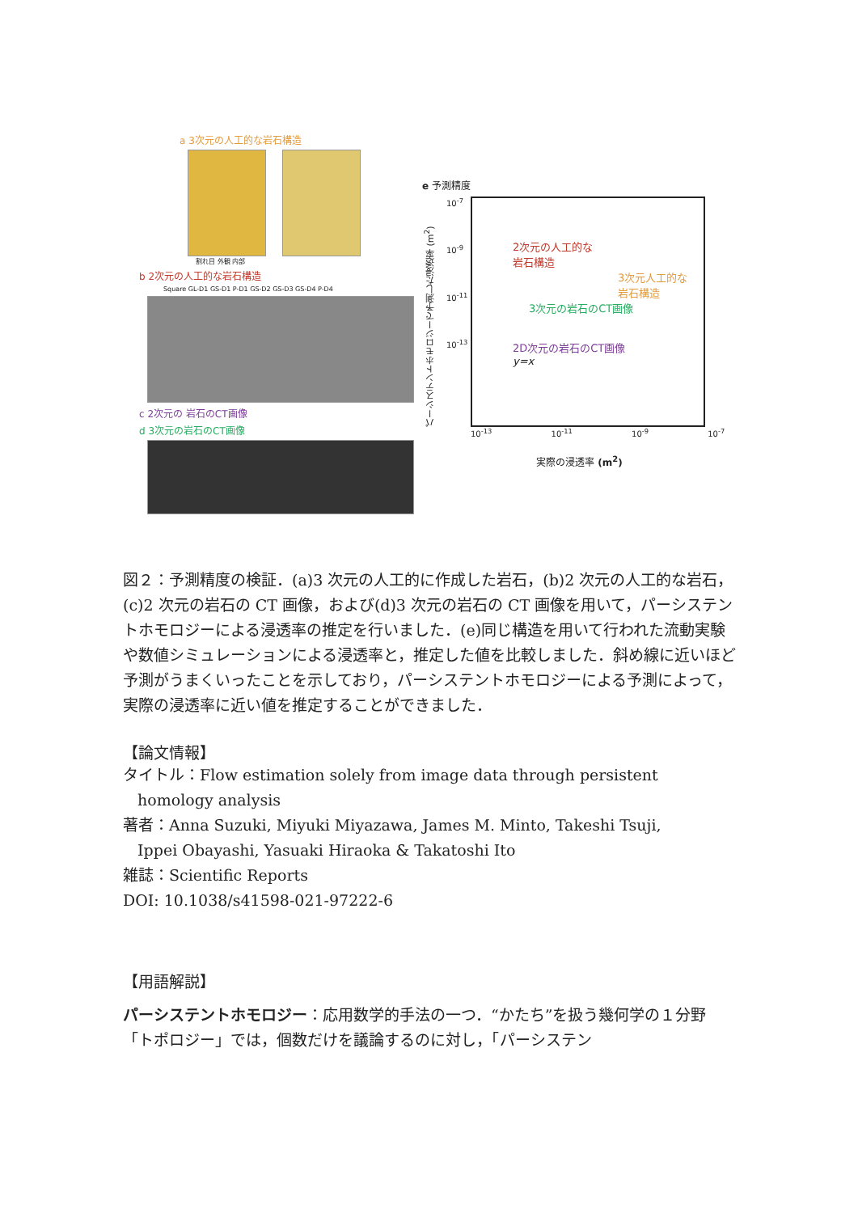a 3次元の人工的な岩石構造
割れ目 外観 内部
b 2次元の人工的な岩石構造
Square GL-D1 GS-D1 P-D1 GS-D2 GS-D3 GS-D4 P-D4
c 2次元の 岩石のCT画像
d 3次元の岩石のCT画像
e 予測精度
パーシステントホモロジーで予測した浸透率 (m<sup>2</sup>)
10<sup>-7</sup>
10<sup>-9</sup>
10<sup>-11</sup>
10<sup>-13</sup>
2次元の人工的な
岩石構造
3次元人工的な
岩石構造
3次元の岩石のCT画像
2D次元の岩石のCT画像
y=x
10<sup>-13</sup> 10<sup>-11</sup> 10<sup>-9</sup> 10<sup>-7</sup>
実際の浸透率 (m<sup>2</sup>)
図２：予測精度の検証．(a)3 次元の人工的に作成した岩石，(b)2 次元の人工的な岩石，(c)2 次元の岩石の CT 画像，および(d)3 次元の岩石の CT 画像を用いて，パーシステントホモロジーによる浸透率の推定を行いました．(e)同じ構造を用いて行われた流動実験や数値シミュレーションによる浸透率と，推定した値を比較しました．斜め線に近いほど予測がうまくいったことを示しており，パーシステントホモロジーによる予測によって，実際の浸透率に近い値を推定することができました．
【論文情報】
タイトル：Flow estimation solely from image data through persistent
homology analysis
著者：Anna Suzuki, Miyuki Miyazawa, James M. Minto, Takeshi Tsuji,
Ippei Obayashi, Yasuaki Hiraoka & Takatoshi Ito
雑誌：Scientific Reports
DOI: 10.1038/s41598-021-97222-6
【用語解説】
パーシステントホモロジー：応用数学的手法の一つ．“かたち”を扱う幾何学の１分野「トポロジー」では，個数だけを議論するのに対し，「パーシステン